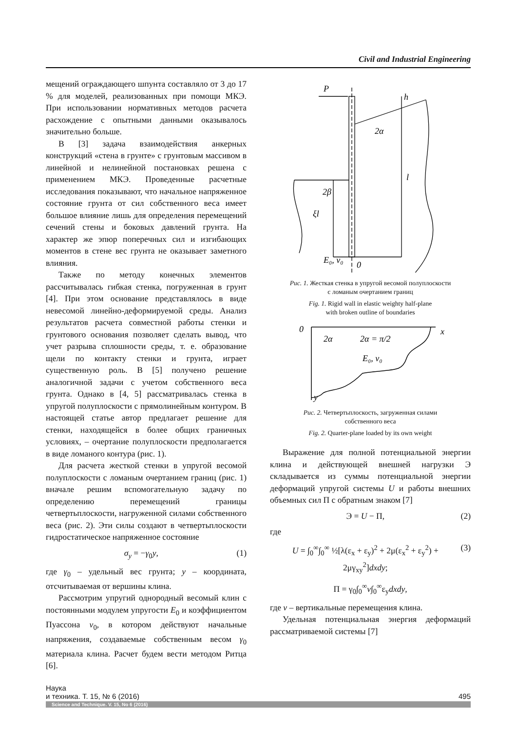Civil and Industrial Engineering
мещений ограждающего шпунта составляло от 3 до 17 % для моделей, реализованных при помощи МКЭ. При использовании нормативных методов расчета расхождение с опытными данными оказывалось значительно больше.
В [3] задача взаимодействия анкерных конструкций «стена в грунте» с грунтовым массивом в линейной и нелинейной постановках решена с применением МКЭ. Проведенные расчетные исследования показывают, что начальное напряженное состояние грунта от сил собственного веса имеет большое влияние лишь для определения перемещений сечений стены и боковых давлений грунта. На характер же эпюр поперечных сил и изгибающих моментов в стене вес грунта не оказывает заметного влияния.
Также по методу конечных элементов рассчитывалась гибкая стенка, погруженная в грунт [4]. При этом основание представлялось в виде невесомой линейно-деформируемой среды. Анализ результатов расчета совместной работы стенки и грунтового основания позволяет сделать вывод, что учет разрыва сплошности среды, т. е. образование щели по контакту стенки и грунта, играет существенную роль. В [5] получено решение аналогичной задачи с учетом собственного веса грунта. Однако в [4, 5] рассматривалась стенка в упругой полуплоскости с прямолинейным контуром. В настоящей статье автор предлагает решение для стенки, находящейся в более общих граничных условиях, – очертание полуплоскости предполагается в виде ломаного контура (рис. 1).
Для расчета жесткой стенки в упругой весомой полуплоскости с ломаным очертанием границ (рис. 1) вначале решим вспомогательную задачу по определению перемещений границы четвертьплоскости, нагруженной силами собственного веса (рис. 2). Эти силы создают в четвертьплоскости гидростатическое напряженное состояние
σ<sub>y</sub> = −γ<sub>0</sub>y, (1)
где γ<sub>0</sub> – удельный вес грунта; y – координата, отсчитываемая от вершины клина.
Рассмотрим упругий однородный весомый клин с постоянными модулем упругости E<sub>0</sub> и коэффициентом Пуассона ν<sub>0</sub>, в котором действуют начальные напряжения, создаваемые собственным весом γ<sub>0</sub> материала клина. Расчет будем вести методом Ритца [6].
P
h
2α
l
2β
ξl
0
E₀, ν₀
Рис. 1. Жесткая стенка в упругой весомой полуплоскости
с ломаным очертанием границ
Fig. 1. Rigid wall in elastic weighty half-plane
with broken outline of boundaries
0
x
2α
2α = π/2
E₀, ν₀
y
Рис. 2. Четвертьплоскость, загруженная силами
собственного веса
Fig. 2. Quarter-plane loaded by its own weight
Выражение для полной потенциальной энергии клина и действующей внешней нагрузки Э складывается из суммы потенциальной энергии деформаций упругой системы U и работы внешних объемных сил П с обратным знаком [7]
Э = U − П, (2)
где
U = ∫<sub>0</sub><sup>∞</sup>∫<sub>0</sub><sup>∞</sup> ½[λ(ε<sub>x</sub> + ε<sub>y</sub>)<sup>2</sup> + 2μ(ε<sub>x</sub><sup>2</sup> + ε<sub>y</sub><sup>2</sup>) + 2μγ<sub>xy</sub><sup>2</sup>]dxdy; (3)
П = γ<sub>0</sub>∫<sub>0</sub><sup>∞</sup>v∫<sub>0</sub><sup>∞</sup>ε<sub>y</sub>dxdy,
где v – вертикальные перемещения клина.
Удельная потенциальная энергия деформаций рассматриваемой системы [7]
Наука
и техника. Т. 15, № 6 (2016)
495
Science and Technique. V. 15, No 6 (2016)